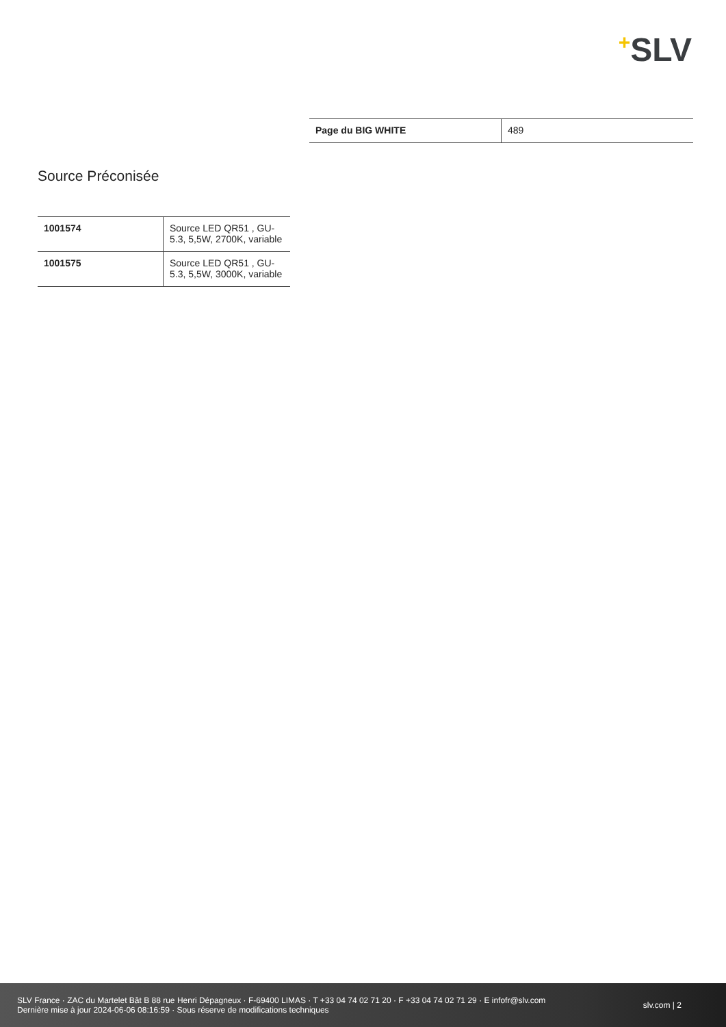+SLV
| Page du BIG WHITE | 489 |
Source Préconisée
| 1001574 | Source LED QR51 , GU-5.3, 5,5W, 2700K, variable |
| 1001575 | Source LED QR51 , GU-5.3, 5,5W, 3000K, variable |
SLV France · ZAC du Martelet Bât B 88 rue Henri Dépagneux · F-69400 LIMAS · T +33 04 74 02 71 20 · F +33 04 74 02 71 29 · E infofr@slv.com
Dernière mise à jour 2024-06-06 08:16:59 · Sous réserve de modifications techniques
slv.com | 2